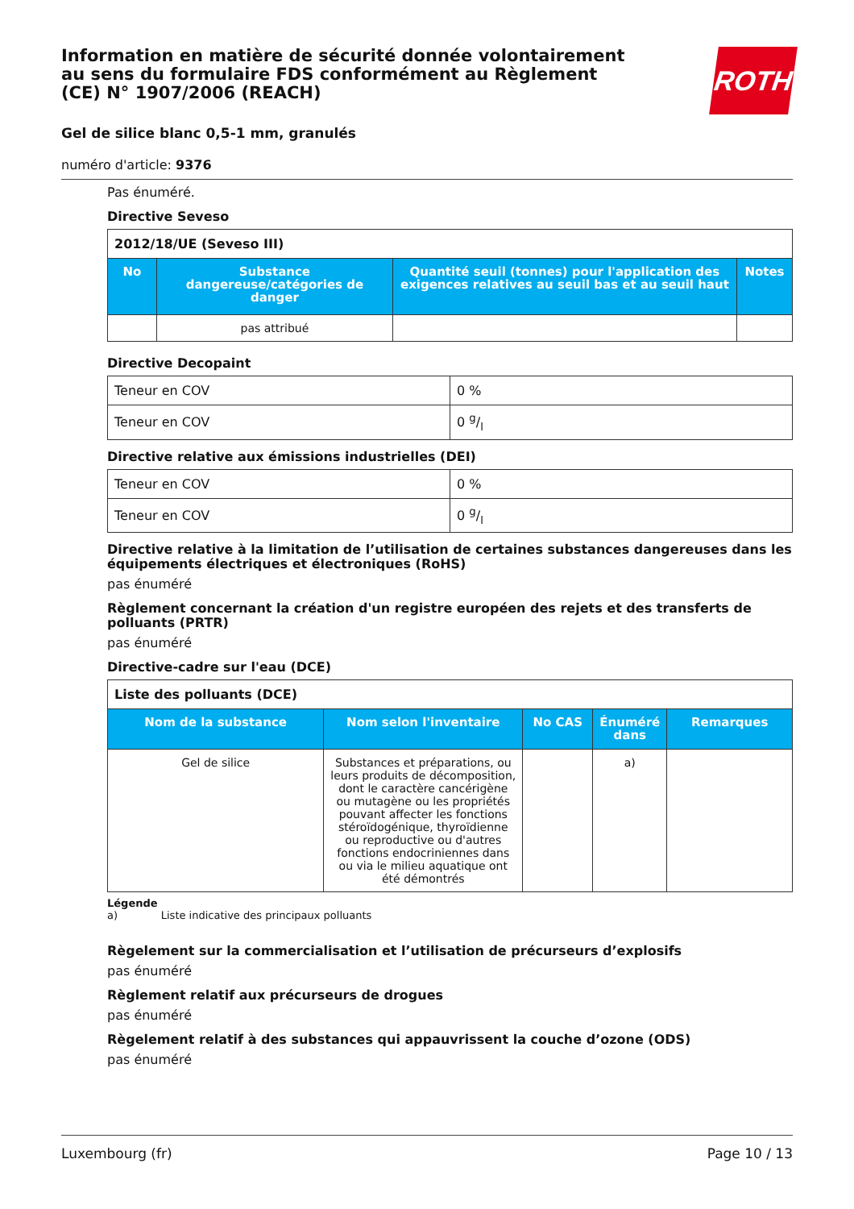ROTH
Information en matière de sécurité donnée volontairement au sens du formulaire FDS conformément au Règlement (CE) N° 1907/2006 (REACH)
Gel de silice blanc 0,5-1 mm, granulés
numéro d'article: 9376
Pas énuméré.
Directive Seveso
| 2012/18/UE (Seveso III) | | | |
| No | Substance dangereuse/catégories de danger | Quantité seuil (tonnes) pour l'application des exigences relatives au seuil bas et au seuil haut | Notes |
| | pas attribué | | |
Directive Decopaint
| Teneur en COV | 0 % |
| Teneur en COV | 0 g/l |
Directive relative aux émissions industrielles (DEI)
| Teneur en COV | 0 % |
| Teneur en COV | 0 g/l |
Directive relative à la limitation de l’utilisation de certaines substances dangereuses dans les équipements électriques et électroniques (RoHS)
pas énuméré
Règlement concernant la création d'un registre européen des rejets et des transferts de polluants (PRTR)
pas énuméré
Directive-cadre sur l'eau (DCE)
| Liste des polluants (DCE) | | | | |
| Nom de la substance | Nom selon l'inventaire | No CAS | Énuméré dans | Remarques |
| Gel de silice | Substances et préparations, ou leurs produits de décomposition, dont le caractère cancérigène ou mutagène ou les propriétés pouvant affecter les fonctions stéroïdogénique, thyroïdienne ou reproductive ou d'autres fonctions endocriniennes dans ou via le milieu aquatique ont été démontrés | | a) | |
Légende
a) Liste indicative des principaux polluants
Règelement sur la commercialisation et l’utilisation de précurseurs d’explosifs
pas énuméré
Règlement relatif aux précurseurs de drogues
pas énuméré
Règelement relatif à des substances qui appauvrissent la couche d’ozone (ODS)
pas énuméré
Luxembourg (fr) Page 10 / 13